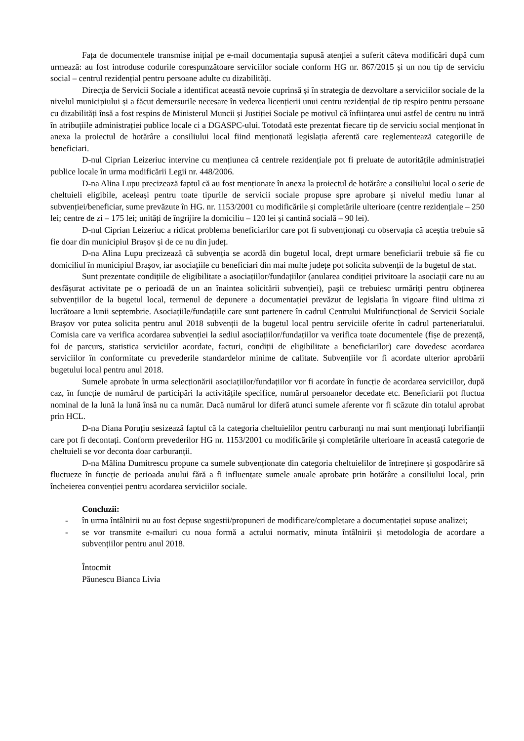Fața de documentele transmise inițial pe e-mail documentația supusă atenției a suferit câteva modificări după cum urmează: au fost introduse codurile corespunzătoare serviciilor sociale conform HG nr. 867/2015 și un nou tip de serviciu social – centrul rezidențial pentru persoane adulte cu dizabilități.
Direcția de Servicii Sociale a identificat această nevoie cuprinsă și în strategia de dezvoltare a serviciilor sociale de la nivelul municipiului și a făcut demersurile necesare în vederea licențierii unui centru rezidențial de tip respiro pentru persoane cu dizabilități însă a fost respins de Ministerul Muncii și Justiției Sociale pe motivul că înființarea unui astfel de centru nu intră în atribuțiile administrației publice locale ci a DGASPC-ului. Totodată este prezentat fiecare tip de serviciu social menționat în anexa la proiectul de hotărâre a consiliului local fiind menționată legislația aferentă care reglementează categoriile de beneficiari.
D-nul Ciprian Leizeriuc intervine cu mențiunea că centrele rezidențiale pot fi preluate de autoritățile administrației publice locale în urma modificării Legii nr. 448/2006.
D-na Alina Lupu precizează faptul că au fost menționate în anexa la proiectul de hotărâre a consiliului local o serie de cheltuieli eligibile, aceleași pentru toate tipurile de servicii sociale propuse spre aprobare și nivelul mediu lunar al subvenției/beneficiar, sume prevăzute în HG. nr. 1153/2001 cu modificările și completările ulterioare (centre rezidențiale – 250 lei; centre de zi – 175 lei; unități de îngrijire la domiciliu – 120 lei și cantină socială – 90 lei).
D-nul Ciprian Leizeriuc a ridicat problema beneficiarilor care pot fi subvenționați cu observația că aceștia trebuie să fie doar din municipiul Brașov și de ce nu din județ.
D-na Alina Lupu precizează că subvenția se acordă din bugetul local, drept urmare beneficiarii trebuie să fie cu domiciliul în municipiul Brașov, iar asociațiile cu beneficiari din mai multe județe pot solicita subvenții de la bugetul de stat.
Sunt prezentate condițiile de eligibilitate a asociațiilor/fundațiilor (anularea condiției privitoare la asociații care nu au desfășurat activitate pe o perioadă de un an înaintea solicitării subvenției), pașii ce trebuiesc urmăriți pentru obținerea subvențiilor de la bugetul local, termenul de depunere a documentației prevăzut de legislația în vigoare fiind ultima zi lucrătoare a lunii septembrie. Asociațiile/fundațiile care sunt partenere în cadrul Centrului Multifuncțional de Servicii Sociale Brașov vor putea solicita pentru anul 2018 subvenții de la bugetul local pentru serviciile oferite în cadrul parteneriatului. Comisia care va verifica acordarea subvenției la sediul asociațiilor/fundațiilor va verifica toate documentele (fișe de prezență, foi de parcurs, statistica serviciilor acordate, facturi, condiții de eligibilitate a beneficiarilor) care dovedesc acordarea serviciilor în conformitate cu prevederile standardelor minime de calitate. Subvențiile vor fi acordate ulterior aprobării bugetului local pentru anul 2018.
Sumele aprobate în urma selecționării asociațiilor/fundațiilor vor fi acordate în funcție de acordarea serviciilor, după caz, în funcție de numărul de participări la activitățile specifice, numărul persoanelor decedate etc. Beneficiarii pot fluctua nominal de la lună la lună însă nu ca număr. Dacă numărul lor diferă atunci sumele aferente vor fi scăzute din totalul aprobat prin HCL.
D-na Diana Poruțiu sesizează faptul că la categoria cheltuielilor pentru carburanți nu mai sunt menționați lubrifianții care pot fi decontați. Conform prevederilor HG nr. 1153/2001 cu modificările și completările ulterioare în această categorie de cheltuieli se vor deconta doar carburanții.
D-na Mălina Dumitrescu propune ca sumele subvenționate din categoria cheltuielilor de întreținere și gospodărire să fluctueze în funcție de perioada anului fără a fi influențate sumele anuale aprobate prin hotărâre a consiliului local, prin încheierea convenției pentru acordarea serviciilor sociale.
Concluzii:
- în urma întâlnirii nu au fost depuse sugestii/propuneri de modificare/completare a documentației supuse analizei;
- se vor transmite e-mailuri cu noua formă a actului normativ, minuta întâlnirii și metodologia de acordare a subvențiilor pentru anul 2018.
Întocmit
Păunescu Bianca Livia